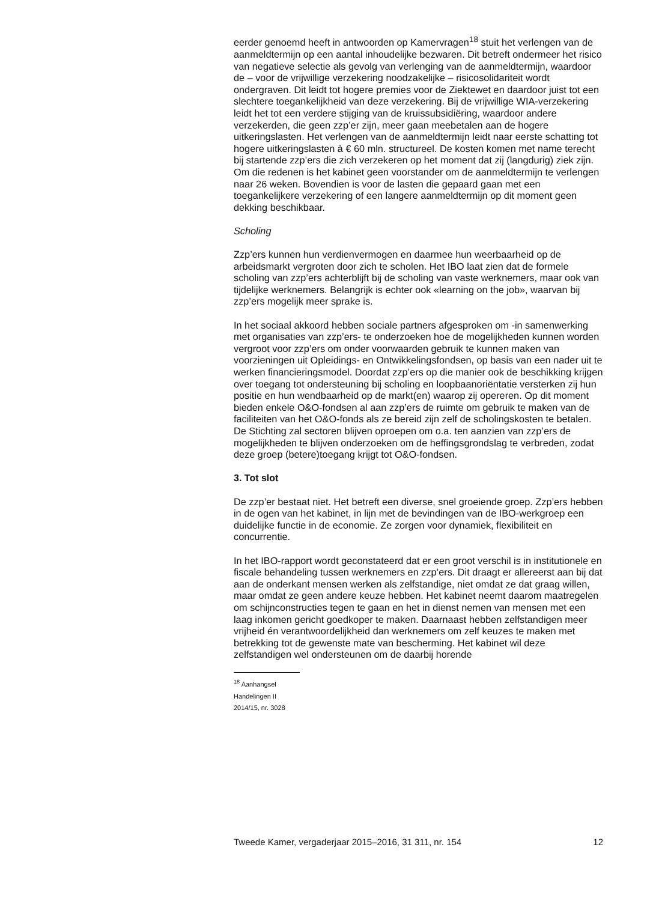eerder genoemd heeft in antwoorden op Kamervragen<sup>18</sup> stuit het verlengen van de aanmeldtermijn op een aantal inhoudelijke bezwaren. Dit betreft ondermeer het risico van negatieve selectie als gevolg van verlenging van de aanmeldtermijn, waardoor de – voor de vrijwillige verzekering noodzakelijke – risicosolidariteit wordt ondergraven. Dit leidt tot hogere premies voor de Ziektewet en daardoor juist tot een slechtere toegankelijkheid van deze verzekering. Bij de vrijwillige WIA-verzekering leidt het tot een verdere stijging van de kruissubsidiëring, waardoor andere verzekerden, die geen zzp’er zijn, meer gaan meebetalen aan de hogere uitkeringslasten. Het verlengen van de aanmeldtermijn leidt naar eerste schatting tot hogere uitkeringslasten à € 60 mln. structureel. De kosten komen met name terecht bij startende zzp’ers die zich verzekeren op het moment dat zij (langdurig) ziek zijn. Om die redenen is het kabinet geen voorstander om de aanmeldtermijn te verlengen naar 26 weken. Bovendien is voor de lasten die gepaard gaan met een toegankelijkere verzekering of een langere aanmeldtermijn op dit moment geen dekking beschikbaar.
Scholing
Zzp’ers kunnen hun verdienvermogen en daarmee hun weerbaarheid op de arbeidsmarkt vergroten door zich te scholen. Het IBO laat zien dat de formele scholing van zzp’ers achterblijft bij de scholing van vaste werknemers, maar ook van tijdelijke werknemers. Belangrijk is echter ook «learning on the job», waarvan bij zzp’ers mogelijk meer sprake is.
In het sociaal akkoord hebben sociale partners afgesproken om -in samenwerking met organisaties van zzp’ers- te onderzoeken hoe de mogelijkheden kunnen worden vergroot voor zzp’ers om onder voorwaarden gebruik te kunnen maken van voorzieningen uit Opleidings- en Ontwikkelingsfondsen, op basis van een nader uit te werken financieringsmodel. Doordat zzp’ers op die manier ook de beschikking krijgen over toegang tot ondersteuning bij scholing en loopbaanoriëntatie versterken zij hun positie en hun wendbaarheid op de markt(en) waarop zij opereren. Op dit moment bieden enkele O&O-fondsen al aan zzp’ers de ruimte om gebruik te maken van de faciliteiten van het O&O-fonds als ze bereid zijn zelf de scholingskosten te betalen. De Stichting zal sectoren blijven oproepen om o.a. ten aanzien van zzp’ers de mogelijkheden te blijven onderzoeken om de heffingsgrondslag te verbreden, zodat deze groep (betere)toegang krijgt tot O&O-fondsen.
3. Tot slot
De zzp’er bestaat niet. Het betreft een diverse, snel groeiende groep. Zzp’ers hebben in de ogen van het kabinet, in lijn met de bevindingen van de IBO-werkgroep een duidelijke functie in de economie. Ze zorgen voor dynamiek, flexibiliteit en concurrentie.
In het IBO-rapport wordt geconstateerd dat er een groot verschil is in institutionele en fiscale behandeling tussen werknemers en zzp’ers. Dit draagt er allereerst aan bij dat aan de onderkant mensen werken als zelfstandige, niet omdat ze dat graag willen, maar omdat ze geen andere keuze hebben. Het kabinet neemt daarom maatregelen om schijnconstructies tegen te gaan en het in dienst nemen van mensen met een laag inkomen gericht goedkoper te maken. Daarnaast hebben zelfstandigen meer vrijheid én verantwoordelijkheid dan werknemers om zelf keuzes te maken met betrekking tot de gewenste mate van bescherming. Het kabinet wil deze zelfstandigen wel ondersteunen om de daarbij horende
<sup>18</sup> Aanhangsel Handelingen II 2014/15, nr. 3028
Tweede Kamer, vergaderjaar 2015–2016, 31 311, nr. 154 12